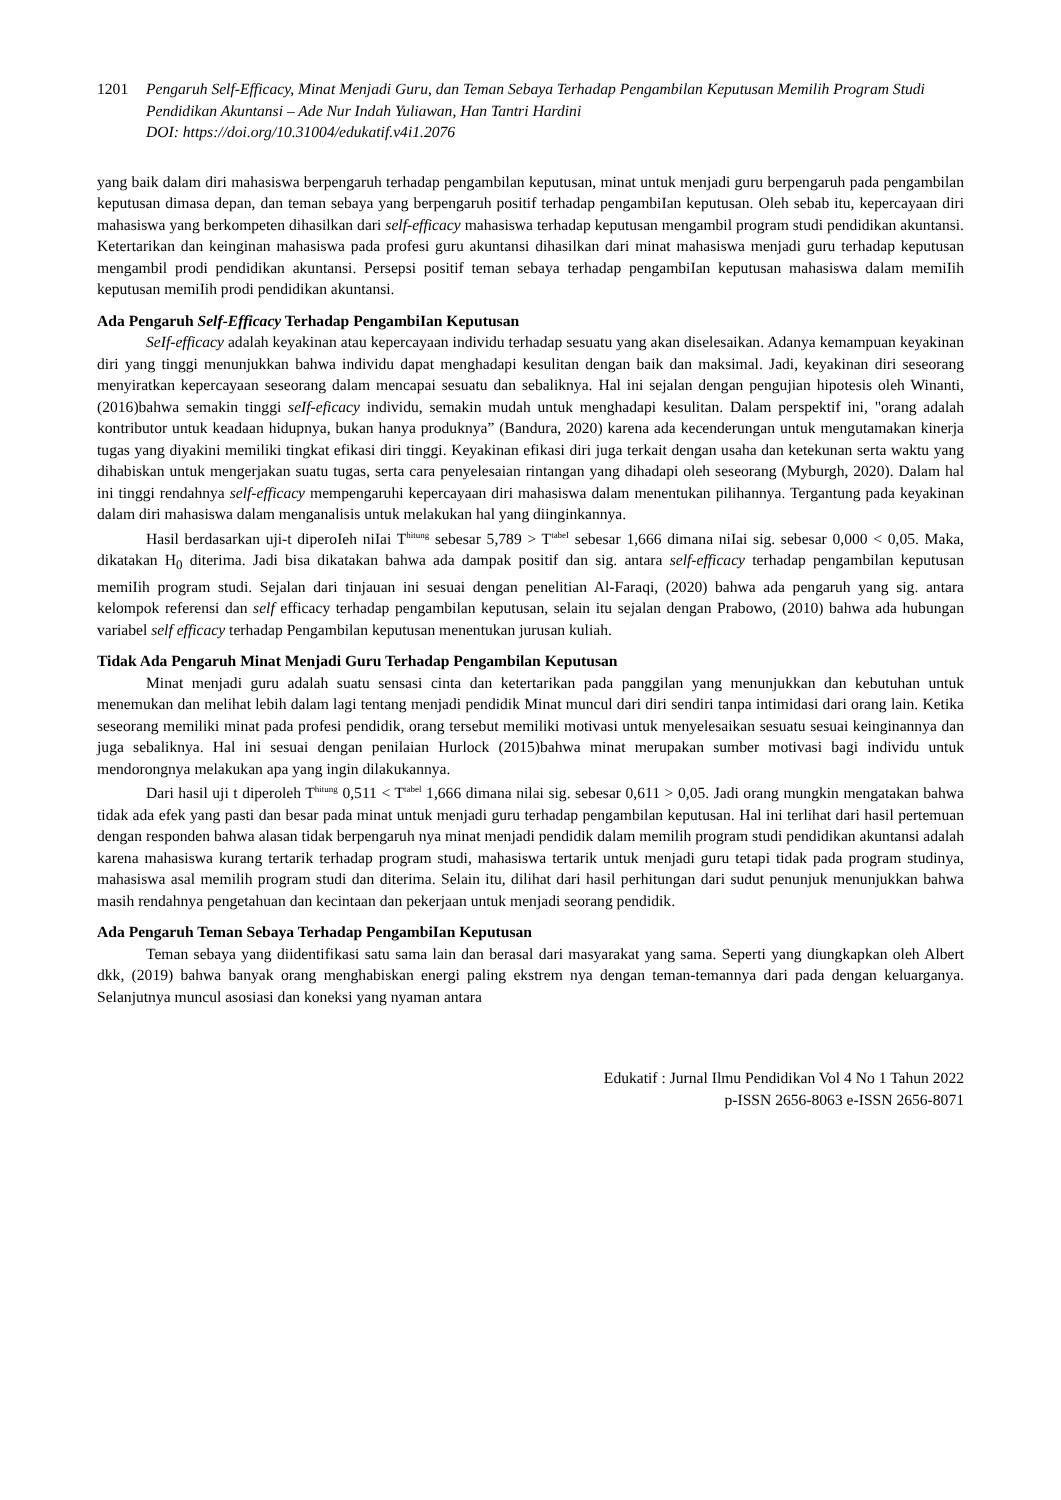1201 Pengaruh Self-Efficacy, Minat Menjadi Guru, dan Teman Sebaya Terhadap Pengambilan Keputusan Memilih Program Studi Pendidikan Akuntansi – Ade Nur Indah Yuliawan, Han Tantri Hardini
DOI: https://doi.org/10.31004/edukatif.v4i1.2076
yang baik dalam diri mahasiswa berpengaruh terhadap pengambilan keputusan, minat untuk menjadi guru berpengaruh pada pengambilan keputusan dimasa depan, dan teman sebaya yang berpengaruh positif terhadap pengambiIan keputusan. Oleh sebab itu, kepercayaan diri mahasiswa yang berkompeten dihasilkan dari self-efficacy mahasiswa terhadap keputusan mengambil program studi pendidikan akuntansi. Ketertarikan dan keinginan mahasiswa pada profesi guru akuntansi dihasilkan dari minat mahasiswa menjadi guru terhadap keputusan mengambil prodi pendidikan akuntansi. Persepsi positif teman sebaya terhadap pengambiIan keputusan mahasiswa dalam memiIih keputusan memiIih prodi pendidikan akuntansi.
Ada Pengaruh Self-Efficacy Terhadap PengambiIan Keputusan
SeIf-efficacy adalah keyakinan atau kepercayaan individu terhadap sesuatu yang akan diselesaikan. Adanya kemampuan keyakinan diri yang tinggi menunjukkan bahwa individu dapat menghadapi kesulitan dengan baik dan maksimal. Jadi, keyakinan diri seseorang menyiratkan kepercayaan seseorang dalam mencapai sesuatu dan sebaliknya. Hal ini sejalan dengan pengujian hipotesis oleh Winanti, (2016)bahwa semakin tinggi seIf-eficacy individu, semakin mudah untuk menghadapi kesulitan. Dalam perspektif ini, "orang adalah kontributor untuk keadaan hidupnya, bukan hanya produknya” (Bandura, 2020) karena ada kecenderungan untuk mengutamakan kinerja tugas yang diyakini memiliki tingkat efikasi diri tinggi. Keyakinan efikasi diri juga terkait dengan usaha dan ketekunan serta waktu yang dihabiskan untuk mengerjakan suatu tugas, serta cara penyelesaian rintangan yang dihadapi oleh seseorang (Myburgh, 2020). Dalam hal ini tinggi rendahnya self-efficacy mempengaruhi kepercayaan diri mahasiswa dalam menentukan pilihannya. Tergantung pada keyakinan dalam diri mahasiswa dalam menganalisis untuk melakukan hal yang diinginkannya.
Hasil berdasarkan uji-t diperoIeh niIai T<sup>hitung</sup> sebesar 5,789 > T<sup>tabeI</sup> sebesar 1,666 dimana niIai sig. sebesar 0,000 < 0,05. Maka, dikatakan H<sub>0</sub> diterima. Jadi bisa dikatakan bahwa ada dampak positif dan sig. antara self-efficacy terhadap pengambilan keputusan memiIih program studi. Sejalan dari tinjauan ini sesuai dengan penelitian Al-Faraqi, (2020) bahwa ada pengaruh yang sig. antara kelompok referensi dan self efficacy terhadap pengambilan keputusan, selain itu sejalan dengan Prabowo, (2010) bahwa ada hubungan variabel self efficacy terhadap Pengambilan keputusan menentukan jurusan kuliah.
Tidak Ada Pengaruh Minat Menjadi Guru Terhadap Pengambilan Keputusan
Minat menjadi guru adalah suatu sensasi cinta dan ketertarikan pada panggilan yang menunjukkan dan kebutuhan untuk menemukan dan melihat lebih dalam lagi tentang menjadi pendidik Minat muncul dari diri sendiri tanpa intimidasi dari orang lain. Ketika seseorang memiliki minat pada profesi pendidik, orang tersebut memiliki motivasi untuk menyelesaikan sesuatu sesuai keinginannya dan juga sebaliknya. Hal ini sesuai dengan penilaian Hurlock (2015)bahwa minat merupakan sumber motivasi bagi individu untuk mendorongnya melakukan apa yang ingin dilakukannya.
Dari hasil uji t diperoleh T<sup>hitung</sup> 0,511 < T<sup>tabel</sup> 1,666 dimana nilai sig. sebesar 0,611 > 0,05. Jadi orang mungkin mengatakan bahwa tidak ada efek yang pasti dan besar pada minat untuk menjadi guru terhadap pengambilan keputusan. Hal ini terlihat dari hasil pertemuan dengan responden bahwa alasan tidak berpengaruh nya minat menjadi pendidik dalam memilih program studi pendidikan akuntansi adalah karena mahasiswa kurang tertarik terhadap program studi, mahasiswa tertarik untuk menjadi guru tetapi tidak pada program studinya, mahasiswa asal memilih program studi dan diterima. Selain itu, dilihat dari hasil perhitungan dari sudut penunjuk menunjukkan bahwa masih rendahnya pengetahuan dan kecintaan dan pekerjaan untuk menjadi seorang pendidik.
Ada Pengaruh Teman Sebaya Terhadap PengambiIan Keputusan
Teman sebaya yang diidentifikasi satu sama lain dan berasal dari masyarakat yang sama. Seperti yang diungkapkan oleh Albert dkk, (2019) bahwa banyak orang menghabiskan energi paling ekstrem nya dengan teman-temannya dari pada dengan keluarganya. Selanjutnya muncul asosiasi dan koneksi yang nyaman antara
Edukatif : Jurnal Ilmu Pendidikan Vol 4 No 1 Tahun 2022
p-ISSN 2656-8063 e-ISSN 2656-8071